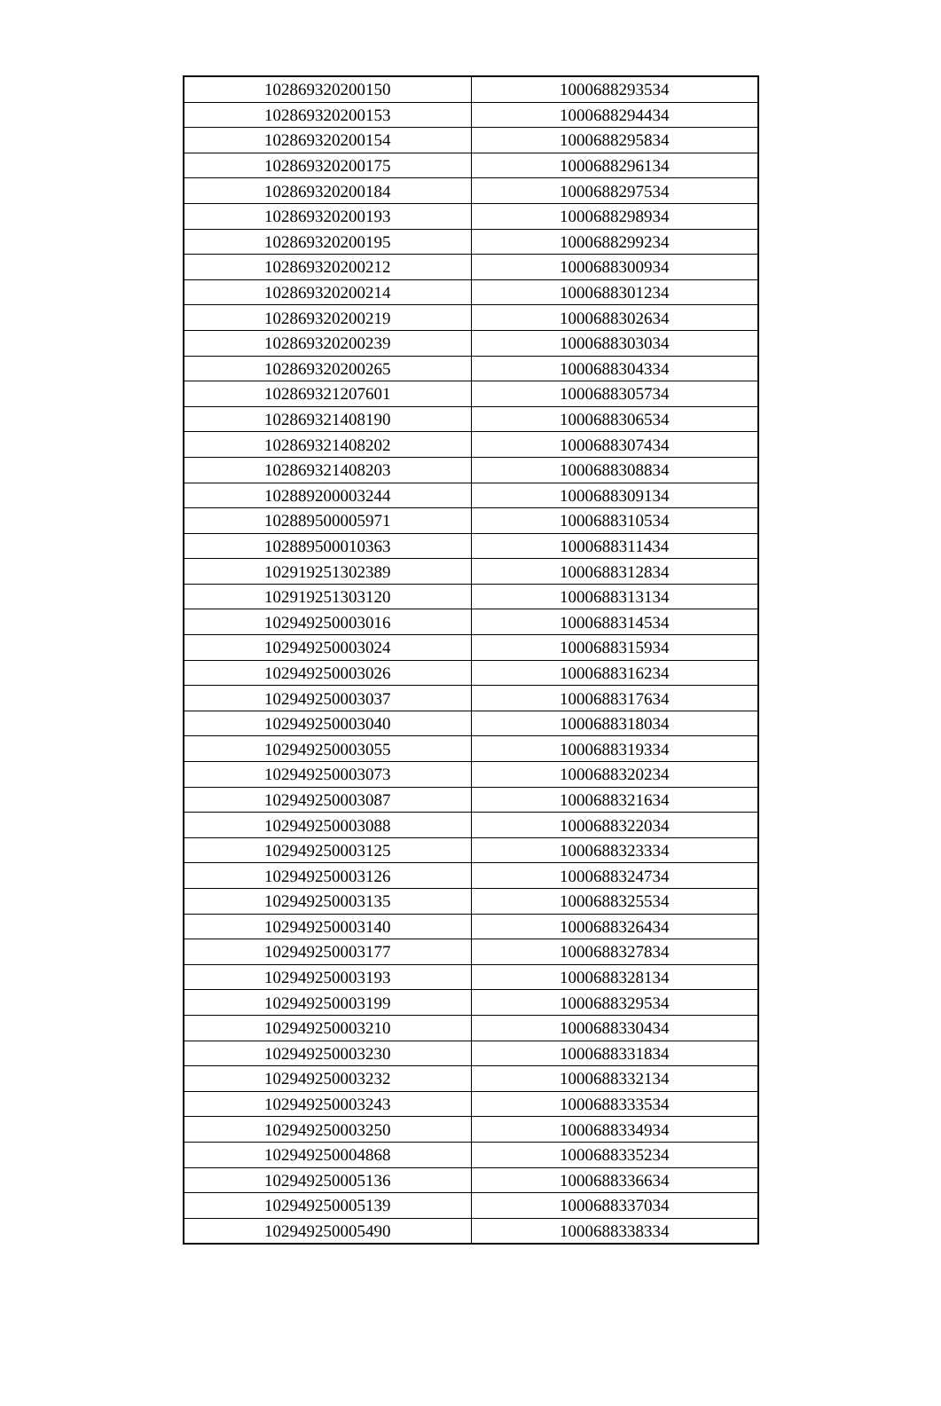| 102869320200150 | 1000688293534 |
| 102869320200153 | 1000688294434 |
| 102869320200154 | 1000688295834 |
| 102869320200175 | 1000688296134 |
| 102869320200184 | 1000688297534 |
| 102869320200193 | 1000688298934 |
| 102869320200195 | 1000688299234 |
| 102869320200212 | 1000688300934 |
| 102869320200214 | 1000688301234 |
| 102869320200219 | 1000688302634 |
| 102869320200239 | 1000688303034 |
| 102869320200265 | 1000688304334 |
| 102869321207601 | 1000688305734 |
| 102869321408190 | 1000688306534 |
| 102869321408202 | 1000688307434 |
| 102869321408203 | 1000688308834 |
| 102889200003244 | 1000688309134 |
| 102889500005971 | 1000688310534 |
| 102889500010363 | 1000688311434 |
| 102919251302389 | 1000688312834 |
| 102919251303120 | 1000688313134 |
| 102949250003016 | 1000688314534 |
| 102949250003024 | 1000688315934 |
| 102949250003026 | 1000688316234 |
| 102949250003037 | 1000688317634 |
| 102949250003040 | 1000688318034 |
| 102949250003055 | 1000688319334 |
| 102949250003073 | 1000688320234 |
| 102949250003087 | 1000688321634 |
| 102949250003088 | 1000688322034 |
| 102949250003125 | 1000688323334 |
| 102949250003126 | 1000688324734 |
| 102949250003135 | 1000688325534 |
| 102949250003140 | 1000688326434 |
| 102949250003177 | 1000688327834 |
| 102949250003193 | 1000688328134 |
| 102949250003199 | 1000688329534 |
| 102949250003210 | 1000688330434 |
| 102949250003230 | 1000688331834 |
| 102949250003232 | 1000688332134 |
| 102949250003243 | 1000688333534 |
| 102949250003250 | 1000688334934 |
| 102949250004868 | 1000688335234 |
| 102949250005136 | 1000688336634 |
| 102949250005139 | 1000688337034 |
| 102949250005490 | 1000688338334 |